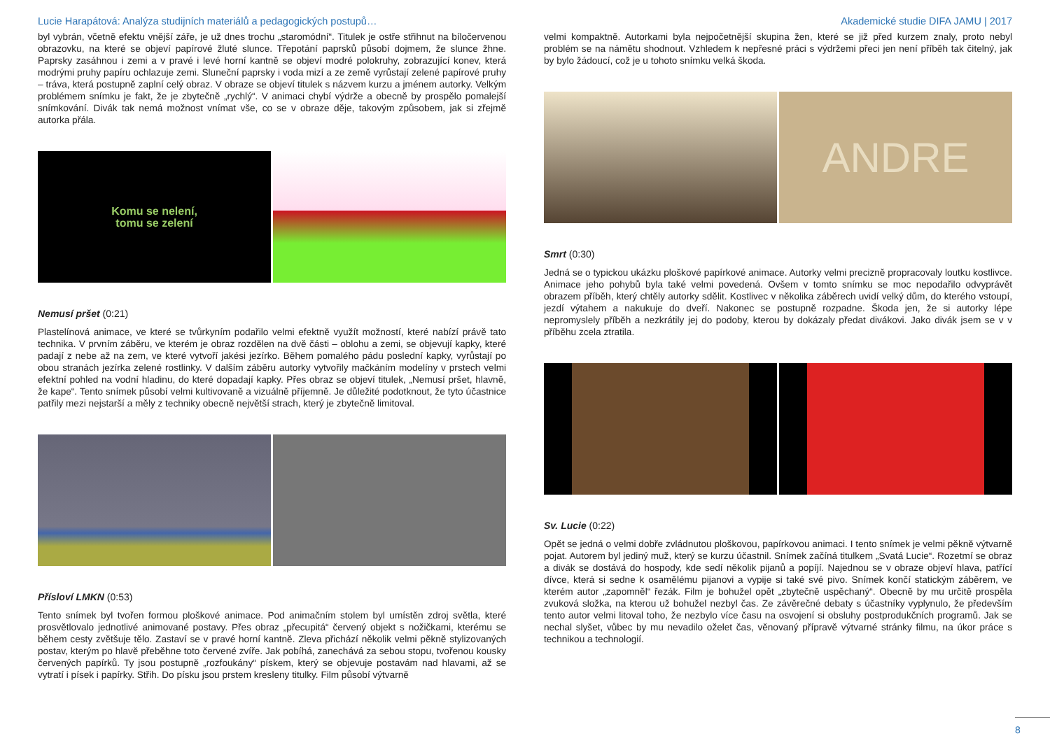Lucie Harapátová: Analýza studijních materiálů a pedagogických postupů… Akademické studie DIFA JAMU | 2017
byl vybrán, včetně efektu vnější záře, je už dnes trochu „staromódní“. Titulek je ostře střihnut na bíločervenou obrazovku, na které se objeví papírové žluté slunce. Třepotání paprsků působí dojmem, že slunce žhne. Paprsky zasáhnou i zemi a v pravé i levé horní kantně se objeví modré polokruhy, zobrazující konev, která modrými pruhy papíru ochlazuje zemi. Sluneční paprsky i voda mizí a ze země vyrůstají zelené papírové pruhy – tráva, která postupně zaplní celý obraz. V obraze se objeví titulek s názvem kurzu a jménem autorky. Velkým problémem snímku je fakt, že je zbytečně „rychlý“. V animaci chybí výdrže a obecně by prospělo pomalejší snímkování. Divák tak nemá možnost vnímat vše, co se v obraze děje, takovým způsobem, jak si zřejmě autorka přála.
Komu se nelení,
tomu se zelení
Nemusí pršet (0:21)
Plastelínová animace, ve které se tvůrkyním podařilo velmi efektně využít možností, které nabízí právě tato technika. V prvním záběru, ve kterém je obraz rozdělen na dvě části – oblohu a zemi, se objevují kapky, které padají z nebe až na zem, ve které vytvoří jakési jezírko. Během pomalého pádu poslední kapky, vyrůstají po obou stranách jezírka zelené rostlinky. V dalším záběru autorky vytvořily mačkáním modelíny v prstech velmi efektní pohled na vodní hladinu, do které dopadají kapky. Přes obraz se objeví titulek, „Nemusí pršet, hlavně, že kape“. Tento snímek působí velmi kultivovaně a vizuálně příjemně. Je důležité podotknout, že tyto účastnice patřily mezi nejstarší a měly z techniky obecně největší strach, který je zbytečně limitoval.
Přísloví LMKN (0:53)
Tento snímek byl tvořen formou ploškové animace. Pod animačním stolem byl umístěn zdroj světla, které prosvětlovalo jednotlivé animované postavy. Přes obraz „přecupitá“ červený objekt s nožičkami, kterému se během cesty zvětšuje tělo. Zastaví se v pravé horní kantně. Zleva přichází několik velmi pěkně stylizovaných postav, kterým po hlavě přeběhne toto červené zvíře. Jak pobíhá, zanechává za sebou stopu, tvořenou kousky červených papírků. Ty jsou postupně „rozfoukány“ pískem, který se objevuje postavám nad hlavami, až se vytratí i písek i papírky. Střih. Do písku jsou prstem kresleny titulky. Film působí výtvarně
velmi kompaktně. Autorkami byla nejpočetnější skupina žen, které se již před kurzem znaly, proto nebyl problém se na námětu shodnout. Vzhledem k nepřesné práci s výdržemi přeci jen není příběh tak čitelný, jak by bylo žádoucí, což je u tohoto snímku velká škoda.
ANDRE
Smrt (0:30)
Jedná se o typickou ukázku ploškové papírkové animace. Autorky velmi precizně propracovaly loutku kostlivce. Animace jeho pohybů byla také velmi povedená. Ovšem v tomto snímku se moc nepodařilo odvyprávět obrazem příběh, který chtěly autorky sdělit. Kostlivec v několika záběrech uvidí velký dům, do kterého vstoupí, jezdí výtahem a nakukuje do dveří. Nakonec se postupně rozpadne. Škoda jen, že si autorky lépe nepromyslely příběh a nezkrátily jej do podoby, kterou by dokázaly předat divákovi. Jako divák jsem se v v příběhu zcela ztratila.
Sv. Lucie (0:22)
Opět se jedná o velmi dobře zvládnutou ploškovou, papírkovou animaci. I tento snímek je velmi pěkně výtvarně pojat. Autorem byl jediný muž, který se kurzu účastnil. Snímek začíná titulkem „Svatá Lucie“. Rozetmí se obraz a divák se dostává do hospody, kde sedí několik pijanů a popíjí. Najednou se v obraze objeví hlava, patřící dívce, která si sedne k osamělému pijanovi a vypije si také své pivo. Snímek končí statickým záběrem, ve kterém autor „zapomněl“ řezák. Film je bohužel opět „zbytečně uspěchaný“. Obecně by mu určitě prospěla zvuková složka, na kterou už bohužel nezbyl čas. Ze závěrečné debaty s účastníky vyplynulo, že především tento autor velmi litoval toho, že nezbylo více času na osvojení si obsluhy postprodukčních programů. Jak se nechal slyšet, vůbec by mu nevadilo oželet čas, věnovaný přípravě výtvarné stránky filmu, na úkor práce s technikou a technologií.
8